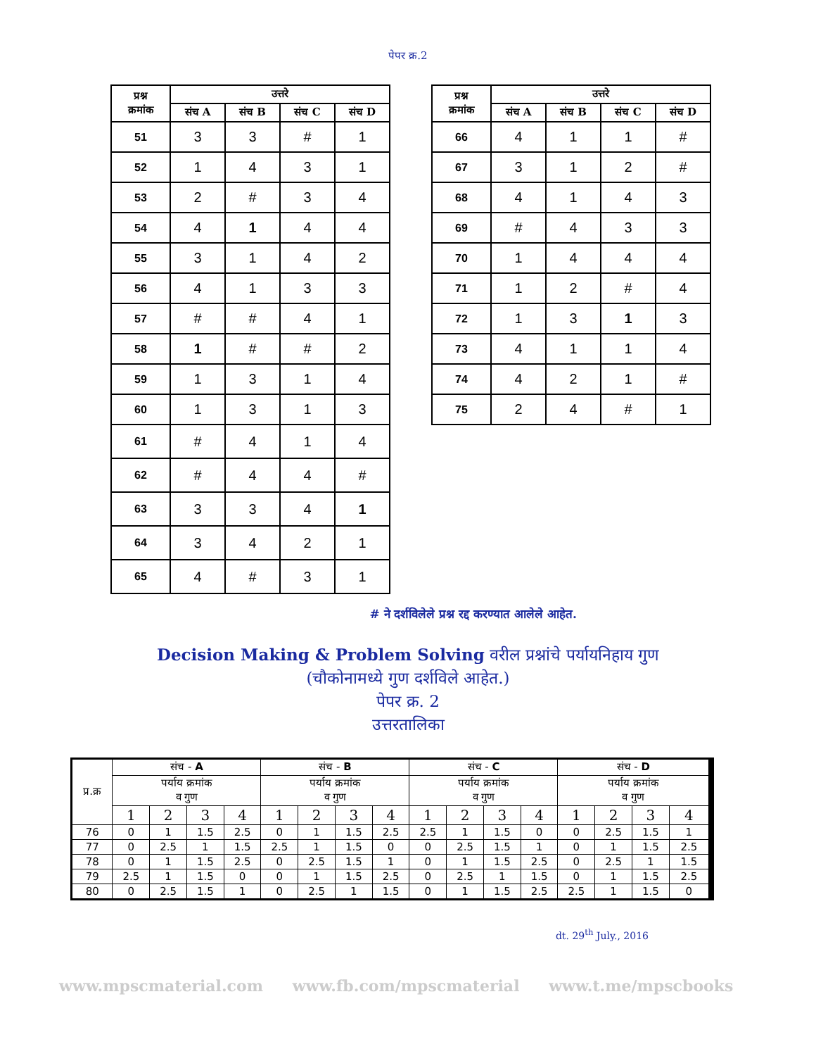पेपर क्र.2
| प्रश्न क्रमांक | उत्तरे | | | |
| --- | --- | --- | --- | --- |
| | संच A | संच B | संच C | संच D |
| 51 | 3 | 3 | # | 1 |
| 52 | 1 | 4 | 3 | 1 |
| 53 | 2 | # | 3 | 4 |
| 54 | 4 | 1 | 4 | 4 |
| 55 | 3 | 1 | 4 | 2 |
| 56 | 4 | 1 | 3 | 3 |
| 57 | # | # | 4 | 1 |
| 58 | 1 | # | # | 2 |
| 59 | 1 | 3 | 1 | 4 |
| 60 | 1 | 3 | 1 | 3 |
| 61 | # | 4 | 1 | 4 |
| 62 | # | 4 | 4 | # |
| 63 | 3 | 3 | 4 | 1 |
| 64 | 3 | 4 | 2 | 1 |
| 65 | 4 | # | 3 | 1 |
| प्रश्न क्रमांक | उत्तरे | | | |
| --- | --- | --- | --- | --- |
| | संच A | संच B | संच C | संच D |
| 66 | 4 | 1 | 1 | # |
| 67 | 3 | 1 | 2 | # |
| 68 | 4 | 1 | 4 | 3 |
| 69 | # | 4 | 3 | 3 |
| 70 | 1 | 4 | 4 | 4 |
| 71 | 1 | 2 | # | 4 |
| 72 | 1 | 3 | 1 | 3 |
| 73 | 4 | 1 | 1 | 4 |
| 74 | 4 | 2 | 1 | # |
| 75 | 2 | 4 | # | 1 |
# ने दर्शविलेले प्रश्न रद्द करण्यात आलेले आहेत.
Decision Making & Problem Solving वरील प्रश्नांचे पर्यायनिहाय गुण
(चौकोनामध्ये गुण दर्शविले आहेत.)
पेपर क्र. 2
उत्तरतालिका
| प्र.क्र | संच - A | | | | संच - B | | | | संच - C | | | | संच - D | | | |
| --- | --- | --- | --- | --- | --- | --- | --- | --- | --- | --- | --- | --- | --- | --- | --- | --- |
| | पर्याय क्रमांक व गुण | | | | पर्याय क्रमांक व गुण | | | | पर्याय क्रमांक व गुण | | | | पर्याय क्रमांक व गुण | | | |
| | 1 | 2 | 3 | 4 | 1 | 2 | 3 | 4 | 1 | 2 | 3 | 4 | 1 | 2 | 3 | 4 |
| 76 | 0 | 1 | 1.5 | 2.5 | 0 | 1 | 1.5 | 2.5 | 2.5 | 1 | 1.5 | 0 | 0 | 2.5 | 1.5 | 1 |
| 77 | 0 | 2.5 | 1 | 1.5 | 2.5 | 1 | 1.5 | 0 | 0 | 2.5 | 1.5 | 1 | 0 | 1 | 1.5 | 2.5 |
| 78 | 0 | 1 | 1.5 | 2.5 | 0 | 2.5 | 1.5 | 1 | 0 | 1 | 1.5 | 2.5 | 0 | 2.5 | 1 | 1.5 |
| 79 | 2.5 | 1 | 1.5 | 0 | 0 | 1 | 1.5 | 2.5 | 0 | 2.5 | 1 | 1.5 | 0 | 1 | 1.5 | 2.5 |
| 80 | 0 | 2.5 | 1.5 | 1 | 0 | 2.5 | 1 | 1.5 | 0 | 1 | 1.5 | 2.5 | 2.5 | 1 | 1.5 | 0 |
dt. 29<sup>th</sup> July., 2016
www.mpscmaterial.com www.fb.com/mpscmaterial www.t.me/mpscbooks